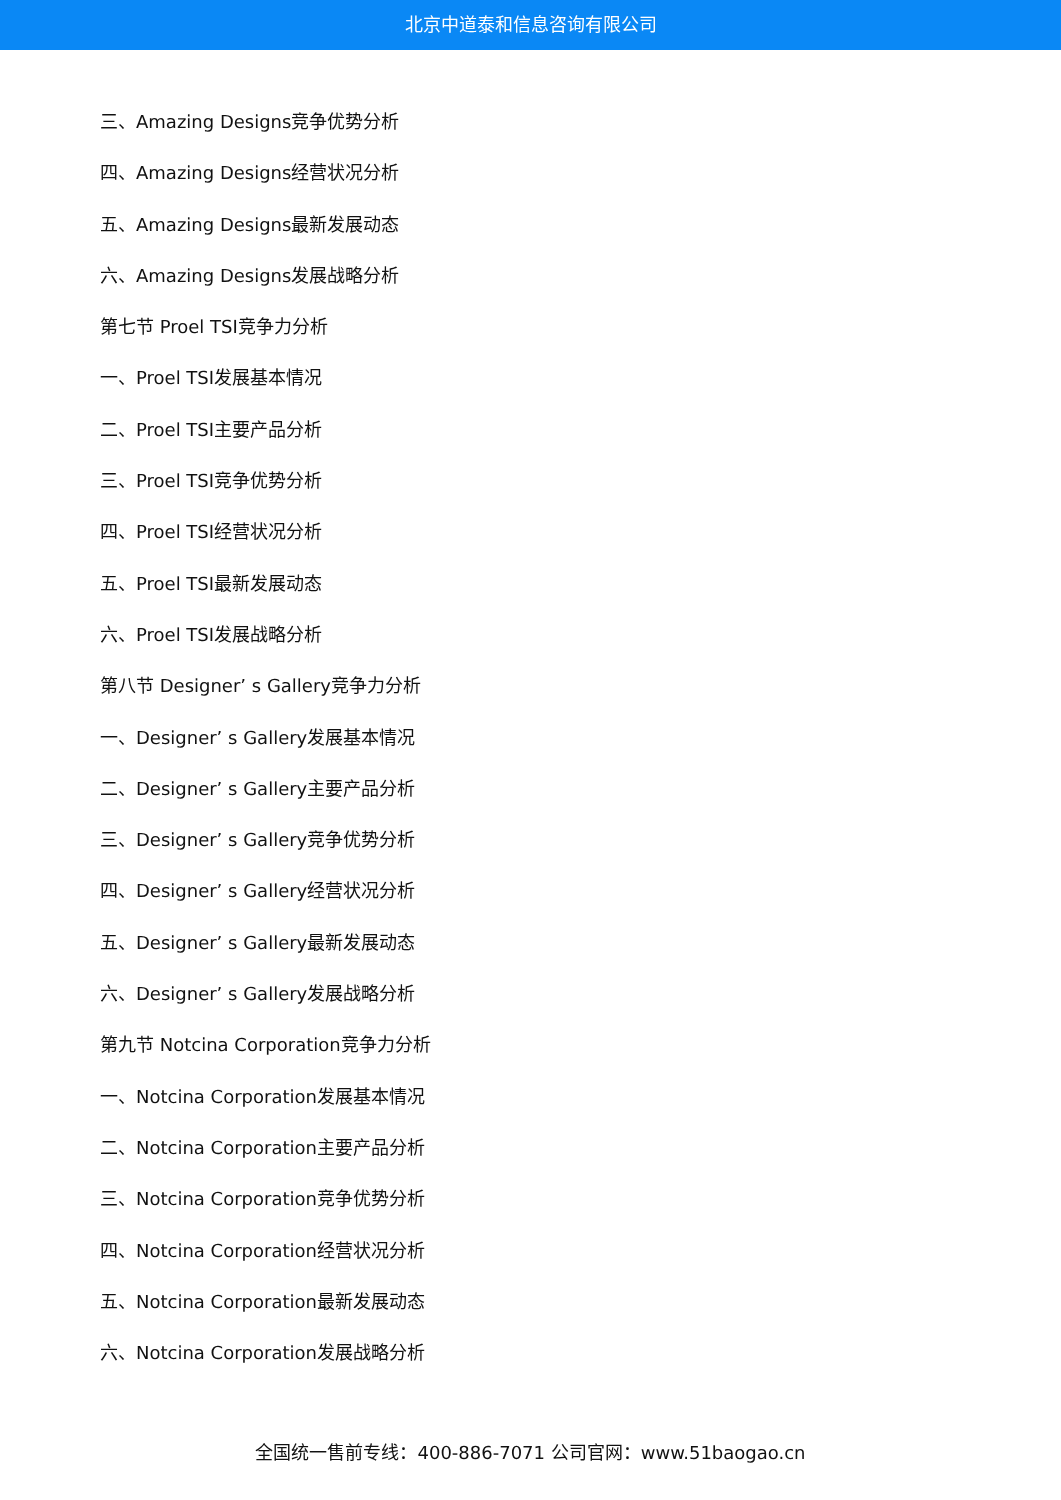北京中道泰和信息咨询有限公司
三、Amazing Designs竞争优势分析
四、Amazing Designs经营状况分析
五、Amazing Designs最新发展动态
六、Amazing Designs发展战略分析
第七节 Proel TSI竞争力分析
一、Proel TSI发展基本情况
二、Proel TSI主要产品分析
三、Proel TSI竞争优势分析
四、Proel TSI经营状况分析
五、Proel TSI最新发展动态
六、Proel TSI发展战略分析
第八节 Designer’ s Gallery竞争力分析
一、Designer’ s Gallery发展基本情况
二、Designer’ s Gallery主要产品分析
三、Designer’ s Gallery竞争优势分析
四、Designer’ s Gallery经营状况分析
五、Designer’ s Gallery最新发展动态
六、Designer’ s Gallery发展战略分析
第九节 Notcina Corporation竞争力分析
一、Notcina Corporation发展基本情况
二、Notcina Corporation主要产品分析
三、Notcina Corporation竞争优势分析
四、Notcina Corporation经营状况分析
五、Notcina Corporation最新发展动态
六、Notcina Corporation发展战略分析
全国统一售前专线：400-886-7071 公司官网：www.51baogao.cn